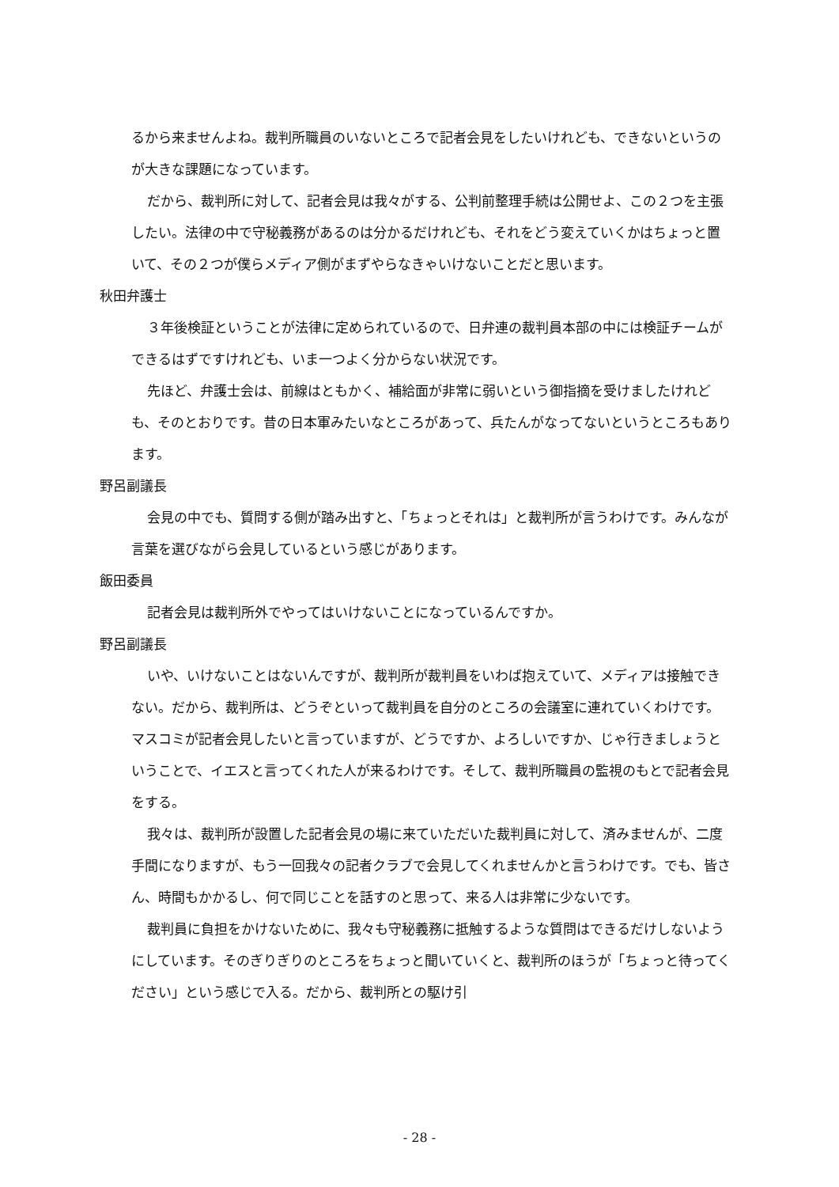るから来ませんよね。裁判所職員のいないところで記者会見をしたいけれども、できないというのが大きな課題になっています。
だから、裁判所に対して、記者会見は我々がする、公判前整理手続は公開せよ、この２つを主張したい。法律の中で守秘義務があるのは分かるだけれども、それをどう変えていくかはちょっと置いて、その２つが僕らメディア側がまずやらなきゃいけないことだと思います。
秋田弁護士
３年後検証ということが法律に定められているので、日弁連の裁判員本部の中には検証チームができるはずですけれども、いま一つよく分からない状況です。
先ほど、弁護士会は、前線はともかく、補給面が非常に弱いという御指摘を受けましたけれども、そのとおりです。昔の日本軍みたいなところがあって、兵たんがなってないというところもあります。
野呂副議長
会見の中でも、質問する側が踏み出すと、「ちょっとそれは」と裁判所が言うわけです。みんなが言葉を選びながら会見しているという感じがあります。
飯田委員
記者会見は裁判所外でやってはいけないことになっているんですか。
野呂副議長
いや、いけないことはないんですが、裁判所が裁判員をいわば抱えていて、メディアは接触できない。だから、裁判所は、どうぞといって裁判員を自分のところの会議室に連れていくわけです。マスコミが記者会見したいと言っていますが、どうですか、よろしいですか、じゃ行きましょうということで、イエスと言ってくれた人が来るわけです。そして、裁判所職員の監視のもとで記者会見をする。
我々は、裁判所が設置した記者会見の場に来ていただいた裁判員に対して、済みませんが、二度手間になりますが、もう一回我々の記者クラブで会見してくれませんかと言うわけです。でも、皆さん、時間もかかるし、何で同じことを話すのと思って、来る人は非常に少ないです。
裁判員に負担をかけないために、我々も守秘義務に抵触するような質問はできるだけしないようにしています。そのぎりぎりのところをちょっと聞いていくと、裁判所のほうが「ちょっと待ってください」という感じで入る。だから、裁判所との駆け引
- 28 -